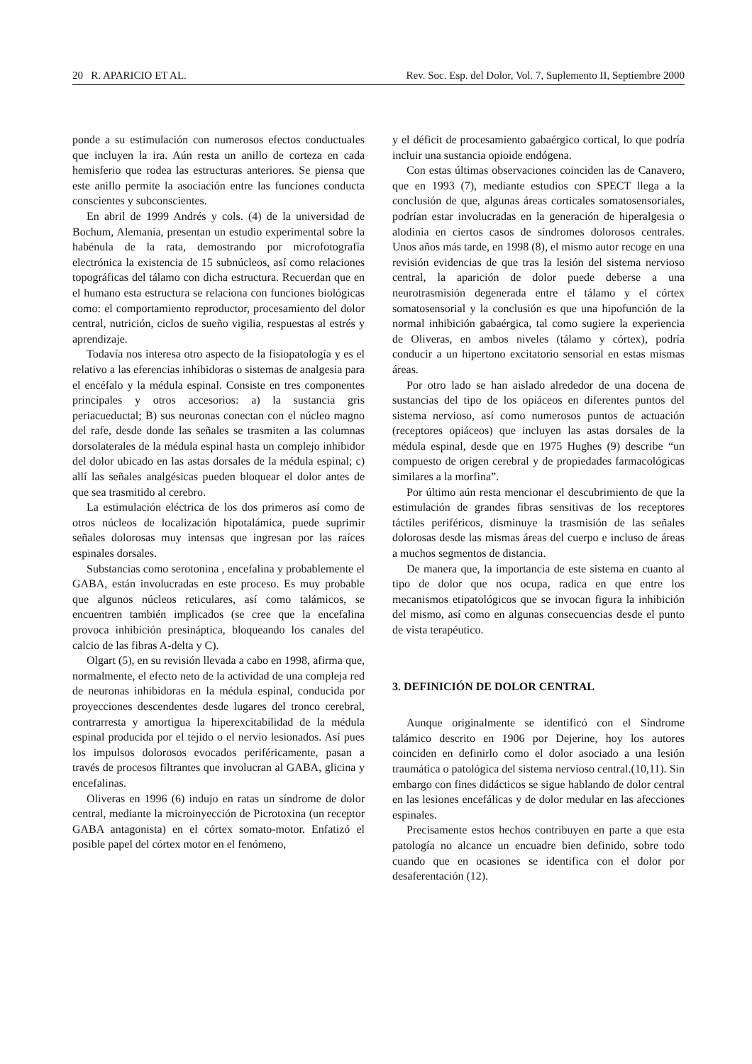20 R. APARICIO ET AL. Rev. Soc. Esp. del Dolor, Vol. 7, Suplemento II, Septiembre 2000
ponde a su estimulación con numerosos efectos conductuales que incluyen la ira. Aún resta un anillo de corteza en cada hemisferio que rodea las estructuras anteriores. Se piensa que este anillo permite la asociación entre las funciones conducta conscientes y subconscientes.
En abril de 1999 Andrés y cols. (4) de la universidad de Bochum, Alemania, presentan un estudio experimental sobre la habénula de la rata, demostrando por microfotografía electrónica la existencia de 15 subnúcleos, así como relaciones topográficas del tálamo con dicha estructura. Recuerdan que en el humano esta estructura se relaciona con funciones biológicas como: el comportamiento reproductor, procesamiento del dolor central, nutrición, ciclos de sueño vigilia, respuestas al estrés y aprendizaje.
Todavía nos interesa otro aspecto de la fisiopatología y es el relativo a las eferencias inhibidoras o sistemas de analgesia para el encéfalo y la médula espinal. Consiste en tres componentes principales y otros accesorios: a) la sustancia gris periacueductal; B) sus neuronas conectan con el núcleo magno del rafe, desde donde las señales se trasmiten a las columnas dorsolaterales de la médula espinal hasta un complejo inhibidor del dolor ubicado en las astas dorsales de la médula espinal; c) allí las señales analgésicas pueden bloquear el dolor antes de que sea trasmitido al cerebro.
La estimulación eléctrica de los dos primeros así como de otros núcleos de localización hipotalámica, puede suprimir señales dolorosas muy intensas que ingresan por las raíces espinales dorsales.
Substancias como serotonina , encefalina y probablemente el GABA, están involucradas en este proceso. Es muy probable que algunos núcleos reticulares, así como talámicos, se encuentren también implicados (se cree que la encefalina provoca inhibición presináptica, bloqueando los canales del calcio de las fibras A-delta y C).
Olgart (5), en su revisión llevada a cabo en 1998, afirma que, normalmente, el efecto neto de la actividad de una compleja red de neuronas inhibidoras en la médula espinal, conducida por proyecciones descendentes desde lugares del tronco cerebral, contrarresta y amortigua la hiperexcitabilidad de la médula espinal producida por el tejido o el nervio lesionados. Así pues los impulsos dolorosos evocados periféricamente, pasan a través de procesos filtrantes que involucran al GABA, glicina y encefalinas.
Oliveras en 1996 (6) indujo en ratas un síndrome de dolor central, mediante la microinyección de Picrotoxina (un receptor GABA antagonista) en el córtex somato-motor. Enfatizó el posible papel del córtex motor en el fenómeno,
y el déficit de procesamiento gabaérgico cortical, lo que podría incluir una sustancia opioide endógena.
Con estas últimas observaciones coinciden las de Canavero, que en 1993 (7), mediante estudios con SPECT llega a la conclusión de que, algunas áreas corticales somatosensoriales, podrían estar involucradas en la generación de hiperalgesia o alodinia en ciertos casos de síndromes dolorosos centrales. Unos años más tarde, en 1998 (8), el mismo autor recoge en una revisión evidencias de que tras la lesión del sistema nervioso central, la aparición de dolor puede deberse a una neurotrasmisión degenerada entre el tálamo y el córtex somatosensorial y la conclusión es que una hipofunción de la normal inhibición gabaérgica, tal como sugiere la experiencia de Oliveras, en ambos niveles (tálamo y córtex), podría conducir a un hipertono excitatorio sensorial en estas mismas áreas.
Por otro lado se han aislado alrededor de una docena de sustancias del tipo de los opiáceos en diferentes puntos del sistema nervioso, así como numerosos puntos de actuación (receptores opiáceos) que incluyen las astas dorsales de la médula espinal, desde que en 1975 Hughes (9) describe “un compuesto de origen cerebral y de propiedades farmacológicas similares a la morfina”.
Por último aún resta mencionar el descubrimiento de que la estimulación de grandes fibras sensitivas de los receptores táctiles periféricos, disminuye la trasmisión de las señales dolorosas desde las mismas áreas del cuerpo e incluso de áreas a muchos segmentos de distancia.
De manera que, la importancia de este sistema en cuanto al tipo de dolor que nos ocupa, radica en que entre los mecanismos etipatológicos que se invocan figura la inhibición del mismo, así como en algunas consecuencias desde el punto de vista terapéutico.
3. DEFINICIÓN DE DOLOR CENTRAL
Aunque originalmente se identificó con el Síndrome talámico descrito en 1906 por Dejerine, hoy los autores coinciden en definirlo como el dolor asociado a una lesión traumática o patológica del sistema nervioso central.(10,11). Sin embargo con fines didácticos se sigue hablando de dolor central en las lesiones encefálicas y de dolor medular en las afecciones espinales.
Precisamente estos hechos contribuyen en parte a que esta patología no alcance un encuadre bien definido, sobre todo cuando que en ocasiones se identifica con el dolor por desaferentación (12).